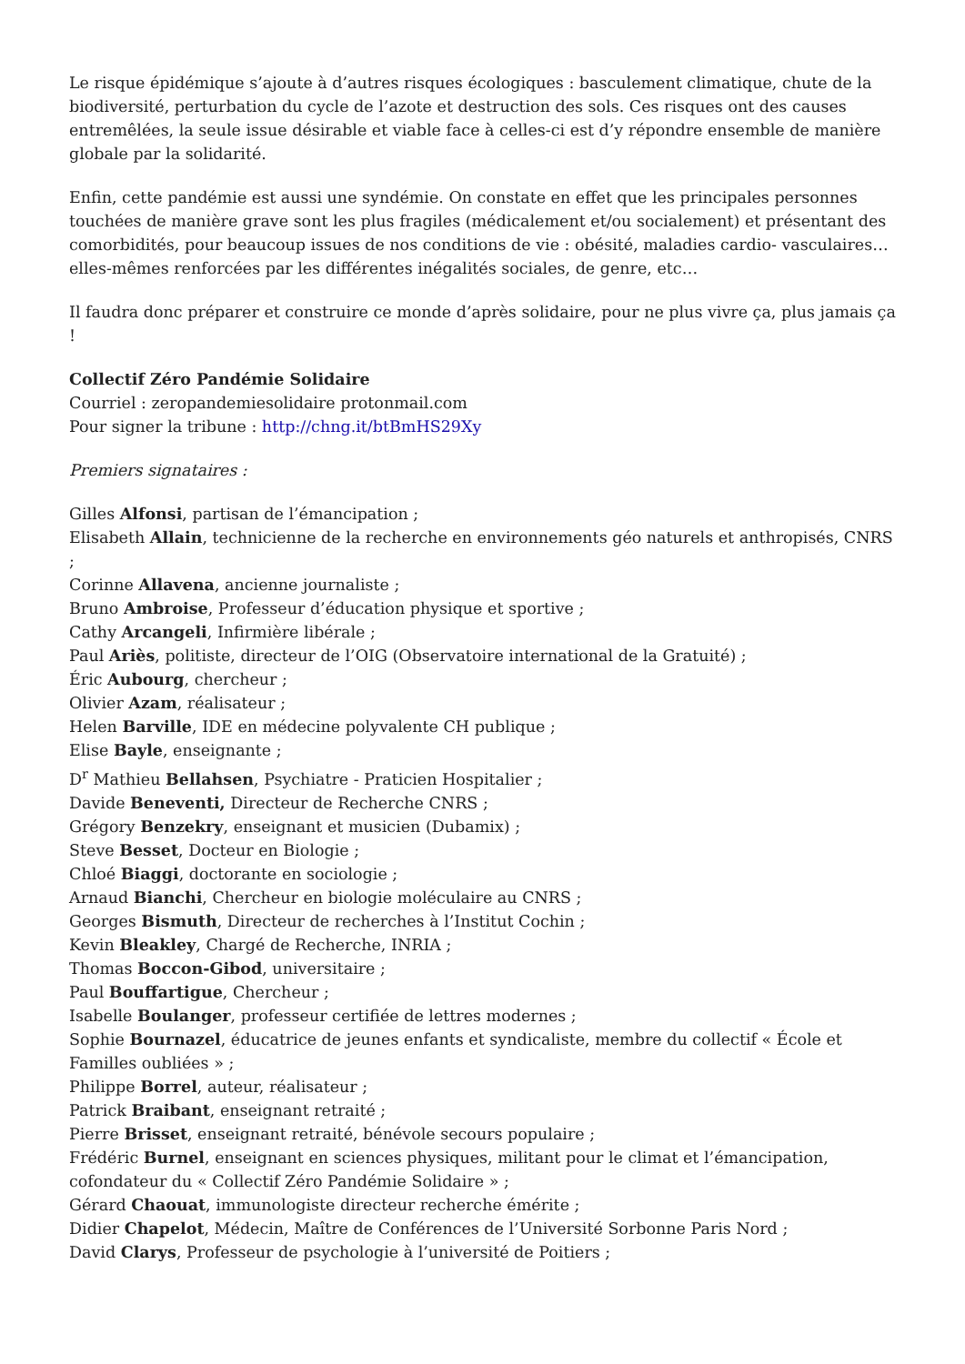Le risque épidémique s’ajoute à d’autres risques écologiques : basculement climatique, chute de la biodiversité, perturbation du cycle de l’azote et destruction des sols. Ces risques ont des causes entremêlées, la seule issue désirable et viable face à celles-ci est d’y répondre ensemble de manière globale par la solidarité.
Enfin, cette pandémie est aussi une syndémie. On constate en effet que les principales personnes touchées de manière grave sont les plus fragiles (médicalement et/ou socialement) et présentant des comorbidités, pour beaucoup issues de nos conditions de vie : obésité, maladies cardio- vasculaires… elles-mêmes renforcées par les différentes inégalités sociales, de genre, etc…
Il faudra donc préparer et construire ce monde d’après solidaire, pour ne plus vivre ça, plus jamais ça !
Collectif Zéro Pandémie Solidaire
Courriel : zeropandemiesolidaire protonmail.com
Pour signer la tribune : http://chng.it/btBmHS29Xy
Premiers signataires :
Gilles Alfonsi, partisan de l’émancipation ;
Elisabeth Allain, technicienne de la recherche en environnements géo naturels et anthropisés, CNRS ;
Corinne Allavena, ancienne journaliste ;
Bruno Ambroise, Professeur d’éducation physique et sportive ;
Cathy Arcangeli, Infirmière libérale ;
Paul Ariès, politiste, directeur de l’OIG (Observatoire international de la Gratuité) ;
Éric Aubourg, chercheur ;
Olivier Azam, réalisateur ;
Helen Barville, IDE en médecine polyvalente CH publique ;
Elise Bayle, enseignante ;
D<sup>r</sup> Mathieu Bellahsen, Psychiatre - Praticien Hospitalier ;
Davide Beneventi, Directeur de Recherche CNRS ;
Grégory Benzekry, enseignant et musicien (Dubamix) ;
Steve Besset, Docteur en Biologie ;
Chloé Biaggi, doctorante en sociologie ;
Arnaud Bianchi, Chercheur en biologie moléculaire au CNRS ;
Georges Bismuth, Directeur de recherches à l’Institut Cochin ;
Kevin Bleakley, Chargé de Recherche, INRIA ;
Thomas Boccon-Gibod, universitaire ;
Paul Bouffartigue, Chercheur ;
Isabelle Boulanger, professeur certifiée de lettres modernes ;
Sophie Bournazel, éducatrice de jeunes enfants et syndicaliste, membre du collectif « École et Familles oubliées » ;
Philippe Borrel, auteur, réalisateur ;
Patrick Braibant, enseignant retraité ;
Pierre Brisset, enseignant retraité, bénévole secours populaire ;
Frédéric Burnel, enseignant en sciences physiques, militant pour le climat et l’émancipation, cofondateur du « Collectif Zéro Pandémie Solidaire » ;
Gérard Chaouat, immunologiste directeur recherche émérite ;
Didier Chapelot, Médecin, Maître de Conférences de l’Université Sorbonne Paris Nord ;
David Clarys, Professeur de psychologie à l’université de Poitiers ;